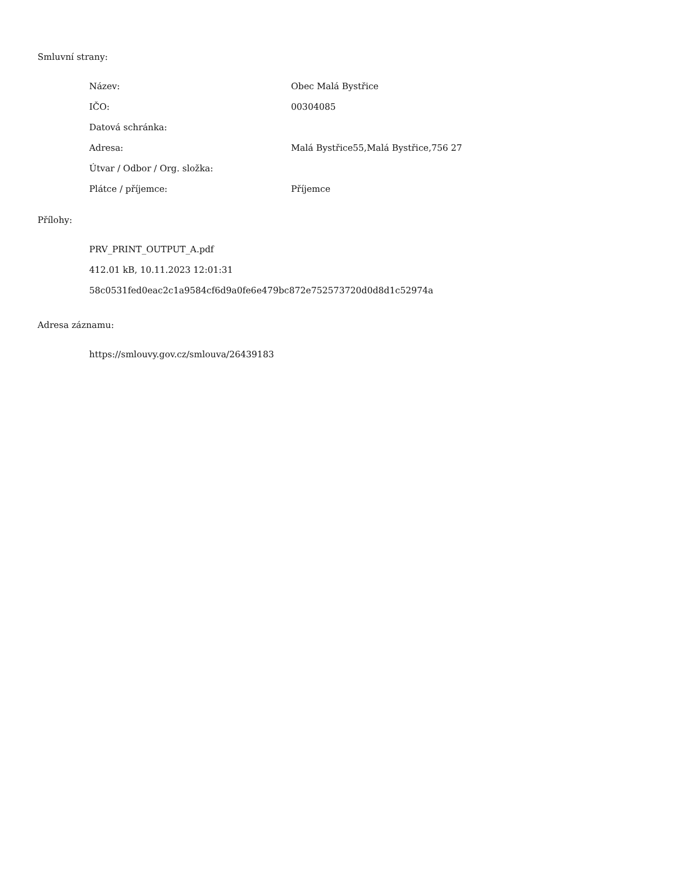Smluvní strany:
| Název: | Obec Malá Bystřice |
| IČO: | 00304085 |
| Datová schránka: | |
| Adresa: | Malá Bystřice55,Malá Bystřice,756 27 |
| Útvar / Odbor / Org. složka: | |
| Plátce / příjemce: | Příjemce |
Přílohy:
PRV_PRINT_OUTPUT_A.pdf
412.01 kB, 10.11.2023 12:01:31
58c0531fed0eac2c1a9584cf6d9a0fe6e479bc872e752573720d0d8d1c52974a
Adresa záznamu:
https://smlouvy.gov.cz/smlouva/26439183